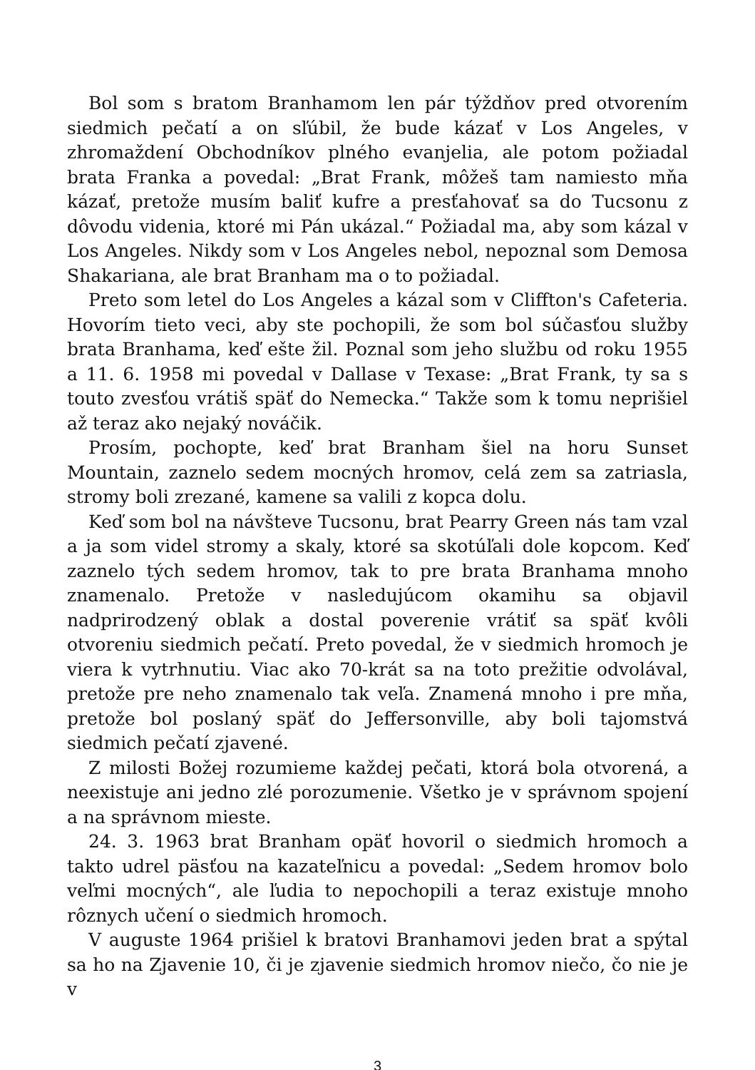Bol som s bratom Branhamom len pár týždňov pred otvorením siedmich pečatí a on sľúbil, že bude kázať v Los Angeles, v zhromaždení Obchodníkov plného evanjelia, ale potom požiadal brata Franka a povedal: „Brat Frank, môžeš tam namiesto mňa kázať, pretože musím baliť kufre a presťahovať sa do Tucsonu z dôvodu videnia, ktoré mi Pán ukázal.“ Požiadal ma, aby som kázal v Los Angeles. Nikdy som v Los Angeles nebol, nepoznal som Demosa Shakariana, ale brat Branham ma o to požiadal.
Preto som letel do Los Angeles a kázal som v Cliffton's Cafeteria. Hovorím tieto veci, aby ste pochopili, že som bol súčasťou služby brata Branhama, keď ešte žil. Poznal som jeho službu od roku 1955 a 11. 6. 1958 mi povedal v Dallase v Texase: „Brat Frank, ty sa s touto zvesťou vrátiš späť do Nemecka.“ Takže som k tomu neprišiel až teraz ako nejaký nováčik.
Prosím, pochopte, keď brat Branham šiel na horu Sunset Mountain, zaznelo sedem mocných hromov, celá zem sa zatriasla, stromy boli zrezané, kamene sa valili z kopca dolu.
Keď som bol na návšteve Tucsonu, brat Pearry Green nás tam vzal a ja som videl stromy a skaly, ktoré sa skotúľali dole kopcom. Keď zaznelo tých sedem hromov, tak to pre brata Branhama mnoho znamenalo. Pretože v nasledujúcom okamihu sa objavil nadprirodzený oblak a dostal poverenie vrátiť sa späť kvôli otvoreniu siedmich pečatí. Preto povedal, že v siedmich hromoch je viera k vytrhnutiu. Viac ako 70-krát sa na toto prežitie odvolával, pretože pre neho znamenalo tak veľa. Znamená mnoho i pre mňa, pretože bol poslaný späť do Jeffersonville, aby boli tajomstvá siedmich pečatí zjavené.
Z milosti Božej rozumieme každej pečati, ktorá bola otvorená, a neexistuje ani jedno zlé porozumenie. Všetko je v správnom spojení a na správnom mieste.
24. 3. 1963 brat Branham opäť hovoril o siedmich hromoch a takto udrel päsťou na kazateľnicu a povedal: „Sedem hromov bolo veľmi mocných“, ale ľudia to nepochopili a teraz existuje mnoho rôznych učení o siedmich hromoch.
V auguste 1964 prišiel k bratovi Branhamovi jeden brat a spýtal sa ho na Zjavenie 10, či je zjavenie siedmich hromov niečo, čo nie je v
3